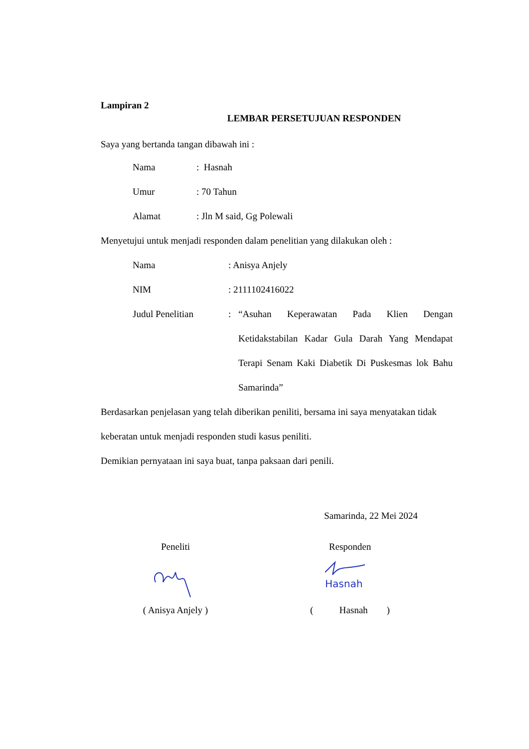Lampiran 2
LEMBAR PERSETUJUAN RESPONDEN
Saya yang bertanda tangan dibawah ini :
Nama: Hasnah
Umur: 70 Tahun
Alamat: Jln M said, Gg Polewali
Menyetujui untuk menjadi responden dalam penelitian yang dilakukan oleh :
Nama: Anisya Anjely
NIM: 2111102416022
Judul Penelitian: “Asuhan Keperawatan Pada Klien Dengan Ketidakstabilan Kadar Gula Darah Yang Mendapat Terapi Senam Kaki Diabetik Di Puskesmas lok Bahu Samarinda”
Berdasarkan penjelasan yang telah diberikan peniliti, bersama ini saya menyatakan tidak keberatan untuk menjadi responden studi kasus peniliti.
Demikian pernyataan ini saya buat, tanpa paksaan dari penili.
Samarinda, 22 Mei 2024
Peneliti
( Anisya Anjely )
Responden
Hasnah
( Hasnah )